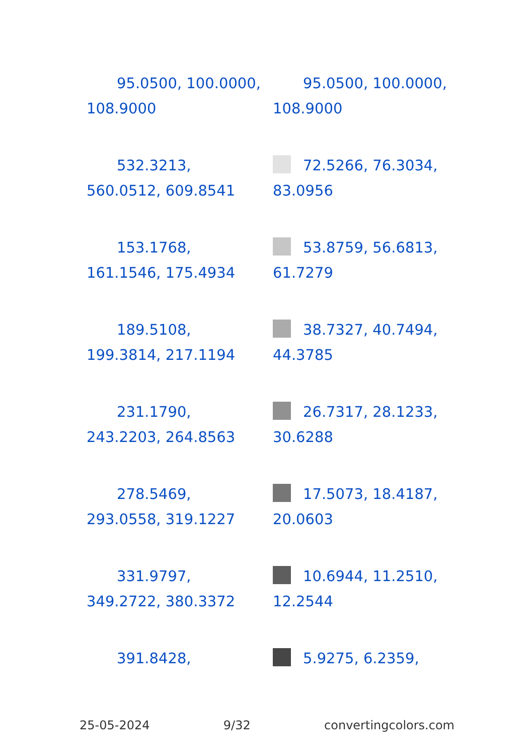| 95.0500, 100.0000, 108.9000 | 95.0500, 100.0000, 108.9000 |
| 532.3213, 560.0512, 609.8541 | 72.5266, 76.3034, 83.0956 |
| 153.1768, 161.1546, 175.4934 | 53.8759, 56.6813, 61.7279 |
| 189.5108, 199.3814, 217.1194 | 38.7327, 40.7494, 44.3785 |
| 231.1790, 243.2203, 264.8563 | 26.7317, 28.1233, 30.6288 |
| 278.5469, 293.0558, 319.1227 | 17.5073, 18.4187, 20.0603 |
| 331.9797, 349.2722, 380.3372 | 10.6944, 11.2510, 12.2544 |
| 391.8428, | 5.9275, 6.2359, |
25-05-2024 9/32 convertingcolors.com